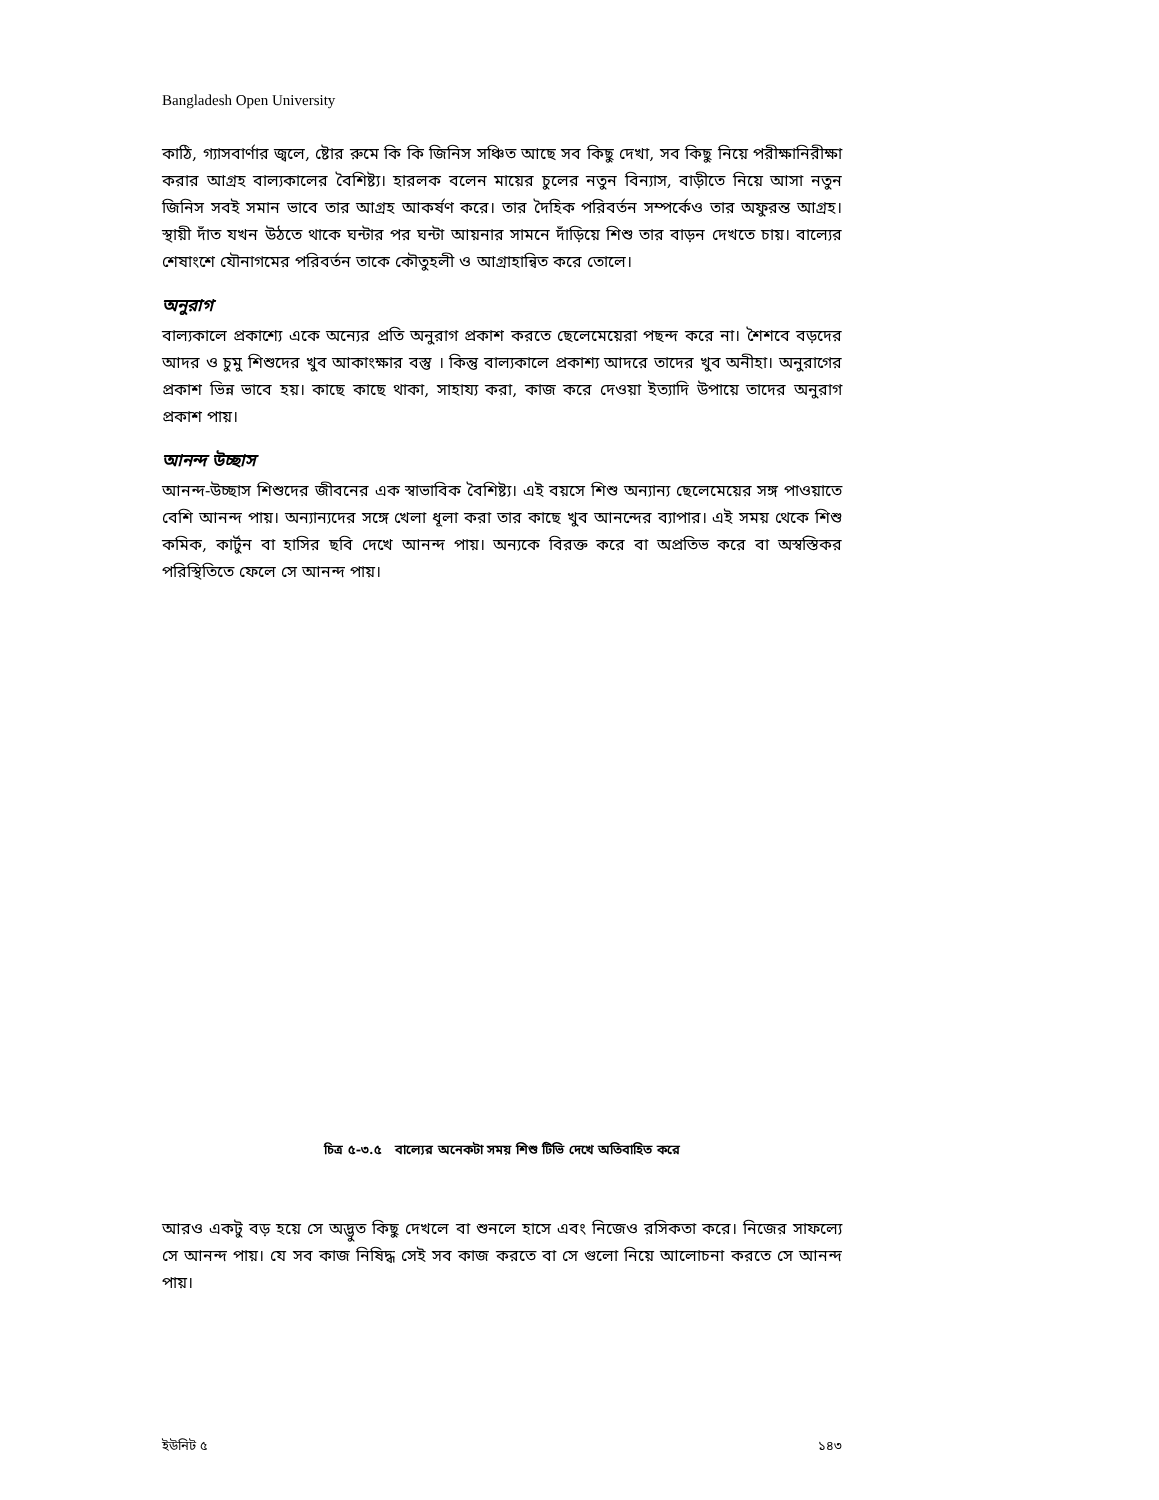Bangladesh Open University
কাঠি, গ্যাসবার্ণার জ্বলে, ষ্টোর রুমে কি কি জিনিস সঞ্চিত আছে সব কিছু দেখা, সব কিছু নিয়ে পরীক্ষানিরীক্ষা করার আগ্রহ বাল্যকালের বৈশিষ্ট্য। হারলক বলেন মায়ের চুলের নতুন বিন্যাস, বাড়ীতে নিয়ে আসা নতুন জিনিস সবই সমান ভাবে তার আগ্রহ আকর্ষণ করে। তার দৈহিক পরিবর্তন সম্পর্কেও তার অফুরন্ত আগ্রহ। স্থায়ী দাঁত যখন উঠতে থাকে ঘন্টার পর ঘন্টা আয়নার সামনে দাঁড়িয়ে শিশু তার বাড়ন দেখতে চায়। বাল্যের শেষাংশে যৌনাগমের পরিবর্তন তাকে কৌতুহলী ও আগ্রাহান্বিত করে তোলে।
অনুরাগ
বাল্যকালে প্রকাশ্যে একে অন্যের প্রতি অনুরাগ প্রকাশ করতে ছেলেমেয়েরা পছন্দ করে না। শৈশবে বড়দের আদর ও চুমু শিশুদের খুব আকাংক্ষার বস্তু । কিন্তু বাল্যকালে প্রকাশ্য আদরে তাদের খুব অনীহা। অনুরাগের প্রকাশ ভিন্ন ভাবে হয়। কাছে কাছে থাকা, সাহায্য করা, কাজ করে দেওয়া ইত্যাদি উপায়ে তাদের অনুরাগ প্রকাশ পায়।
আনন্দ উচ্ছাস
আনন্দ-উচ্ছাস শিশুদের জীবনের এক স্বাভাবিক বৈশিষ্ট্য। এই বয়সে শিশু অন্যান্য ছেলেমেয়ের সঙ্গ পাওয়াতে বেশি আনন্দ পায়। অন্যান্যদের সঙ্গে খেলা ধূলা করা তার কাছে খুব আনন্দের ব্যাপার। এই সময় থেকে শিশু কমিক, কার্টুন বা হাসির ছবি দেখে আনন্দ পায়। অন্যকে বিরক্ত করে বা অপ্রতিভ করে বা অস্বস্তিকর পরিস্থিতিতে ফেলে সে আনন্দ পায়।
চিত্র ৫-৩.৫ বাল্যের অনেকটা সময় শিশু টিভি দেখে অতিবাহিত করে
আরও একটু বড় হয়ে সে অদ্ভুত কিছু দেখলে বা শুনলে হাসে এবং নিজেও রসিকতা করে। নিজের সাফল্যে সে আনন্দ পায়। যে সব কাজ নিষিদ্ধ সেই সব কাজ করতে বা সে গুলো নিয়ে আলোচনা করতে সে আনন্দ পায়।
ইউনিট ৫ ১৪৩